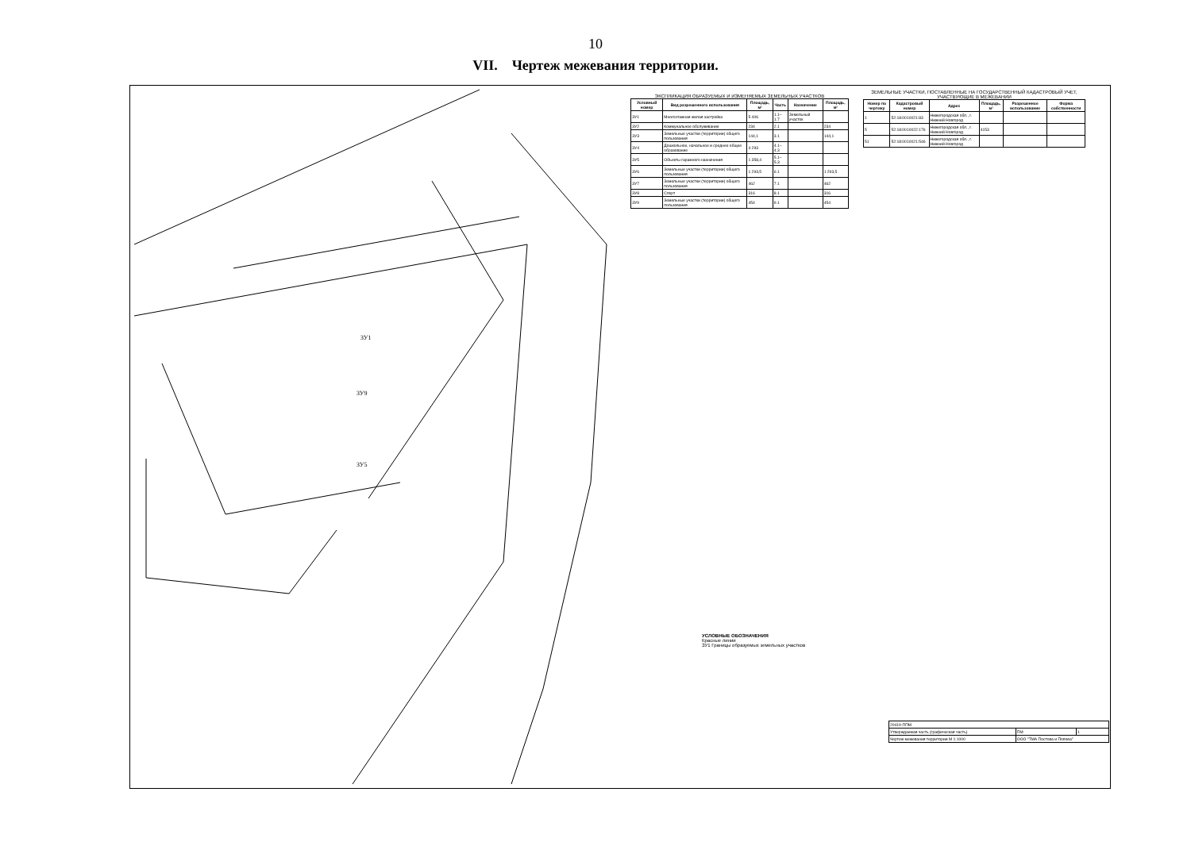10
VII. Чертеж межевания территории.
ЗУ1
ЗУ9
ЗУ5
ЭКСПЛИКАЦИЯ ОБРАЗУЕМЫХ И ИЗМЕНЯЕМЫХ ЗЕМЕЛЬНЫХ УЧАСТКОВ
| Условный номер | Вид разрешенного использования | Площадь, м² | Часть | Назначение | Площадь, м² |
| --- | --- | --- | --- | --- | --- |
| ЗУ1 | Многоэтажная жилая застройка | 5 406 | 1.1–1.7 | Земельный участок | |
| ЗУ2 | Коммунальное обслуживание | 234 | 2.1 | | 234 |
| ЗУ3 | Земельные участки (территории) общего пользования | 144,1 | 3.1 | | 144,1 |
| ЗУ4 | Дошкольное, начальное и среднее общее образование | 4 293 | 4.1–4.3 | | |
| ЗУ5 | Объекты гаражного назначения | 1 358,4 | 5.1–5.3 | | |
| ЗУ6 | Земельные участки (территории) общего пользования | 1 293,5 | 6.1 | | 1 293,5 |
| ЗУ7 | Земельные участки (территории) общего пользования | 462 | 7.1 | | 462 |
| ЗУ8 | Спорт | 316 | 8.1 | | 316 |
| ЗУ9 | Земельные участки (территории) общего пользования | 454 | 9.1 | | 454 |
ЗЕМЕЛЬНЫЕ УЧАСТКИ, ПОСТАВЛЕННЫЕ НА ГОСУДАРСТВЕННЫЙ КАДАСТРОВЫЙ УЧЕТ, УЧАСТВУЮЩИЕ В МЕЖЕВАНИИ
| Номер по чертежу | Кадастровый номер | Адрес | Площадь, м² | Разрешенное использование | Форма собственности |
| --- | --- | --- | --- | --- | --- |
| 1 | 52:18:0010021:83 | Нижегородская обл., г. Нижний Новгород | | | |
| 5 | 52:18:0010022:176 | Нижегородская обл., г. Нижний Новгород | 4153 | | |
| 51 | 52:18:0010021:546 | Нижегородская обл., г. Нижний Новгород | | | |
УСЛОВНЫЕ ОБОЗНАЧЕНИЯ
Красные линии
ЗУ1 Границы образуемых земельных участков
| 20419-ППМ | | |
| Утверждаемая часть (графическая часть) | ПМ | 1 |
| Чертеж межевания территории М 1:1000 | ООО "ТМА Постова и Попова" | |